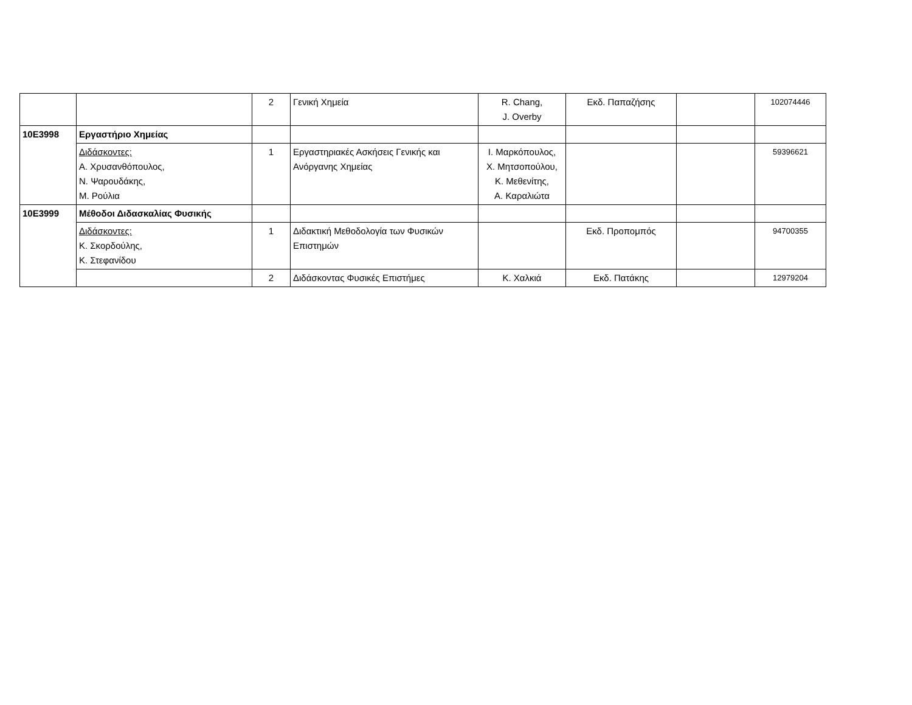| | | 2 | Γενική Χημεία | R. Chang, J. Overby | Εκδ. Παπαζήσης | | 102074446 |
| 10Ε3998 | Εργαστήριο Χημείας | | | | | | |
| | Διδάσκοντες: Α. Χρυσανθόπουλος, Ν. Ψαρουδάκης, Μ. Ρούλια | 1 | Εργαστηριακές Ασκήσεις Γενικής και Ανόργανης Χημείας | Ι. Μαρκόπουλος, Χ. Μητσοπούλου, Κ. Μεθενίτης, Α. Καραλιώτα | | | 59396621 |
| 10Ε3999 | Μέθοδοι Διδασκαλίας Φυσικής | | | | | | |
| | Διδάσκοντες: Κ. Σκορδούλης, Κ. Στεφανίδου | 1 | Διδακτική Μεθοδολογία των Φυσικών Επιστημών | | Εκδ. Προπομπός | | 94700355 |
| | | 2 | Διδάσκοντας Φυσικές Επιστήμες | Κ. Χαλκιά | Εκδ. Πατάκης | | 12979204 |